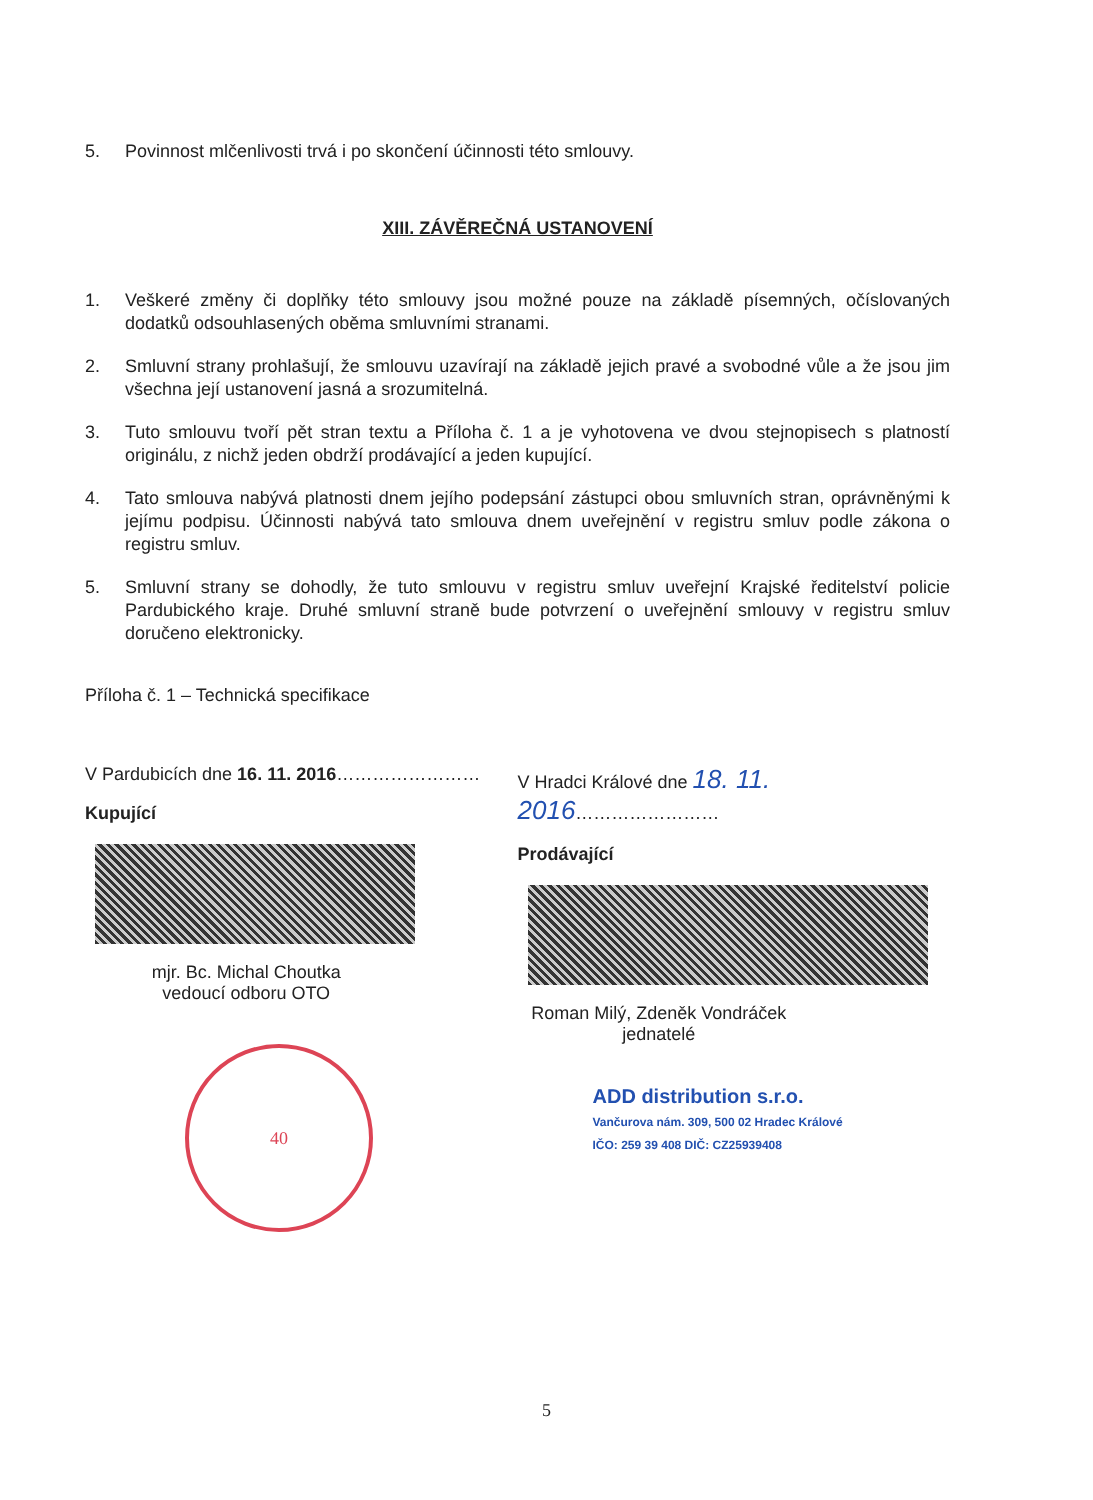5. Povinnost mlčenlivosti trvá i po skončení účinnosti této smlouvy.
XIII. ZÁVĚREČNÁ USTANOVENÍ
1. Veškeré změny či doplňky této smlouvy jsou možné pouze na základě písemných, očíslovaných dodatků odsouhlasených oběma smluvními stranami.
2. Smluvní strany prohlašují, že smlouvu uzavírají na základě jejich pravé a svobodné vůle a že jsou jim všechna její ustanovení jasná a srozumitelná.
3. Tuto smlouvu tvoří pět stran textu a Příloha č. 1 a je vyhotovena ve dvou stejnopisech s platností originálu, z nichž jeden obdrží prodávající a jeden kupující.
4. Tato smlouva nabývá platnosti dnem jejího podepsání zástupci obou smluvních stran, oprávněnými k jejímu podpisu. Účinnosti nabývá tato smlouva dnem uveřejnění v registru smluv podle zákona o registru smluv.
5. Smluvní strany se dohodly, že tuto smlouvu v registru smluv uveřejní Krajské ředitelství policie Pardubického kraje. Druhé smluvní straně bude potvrzení o uveřejnění smlouvy v registru smluv doručeno elektronicky.
Příloha č. 1 – Technická specifikace
V Pardubicích dne 16. 11. 2016……………………
Kupující
mjr. Bc. Michal Choutka
vedoucí odboru OTO
40
V Hradci Králové dne 18. 11. 2016……………………
Prodávající
Roman Milý, Zdeněk Vondráček
jednatelé
ADD distribution s.r.o.
Vančurova nám. 309, 500 02 Hradec Králové
IČO: 259 39 408 DIČ: CZ25939408
5